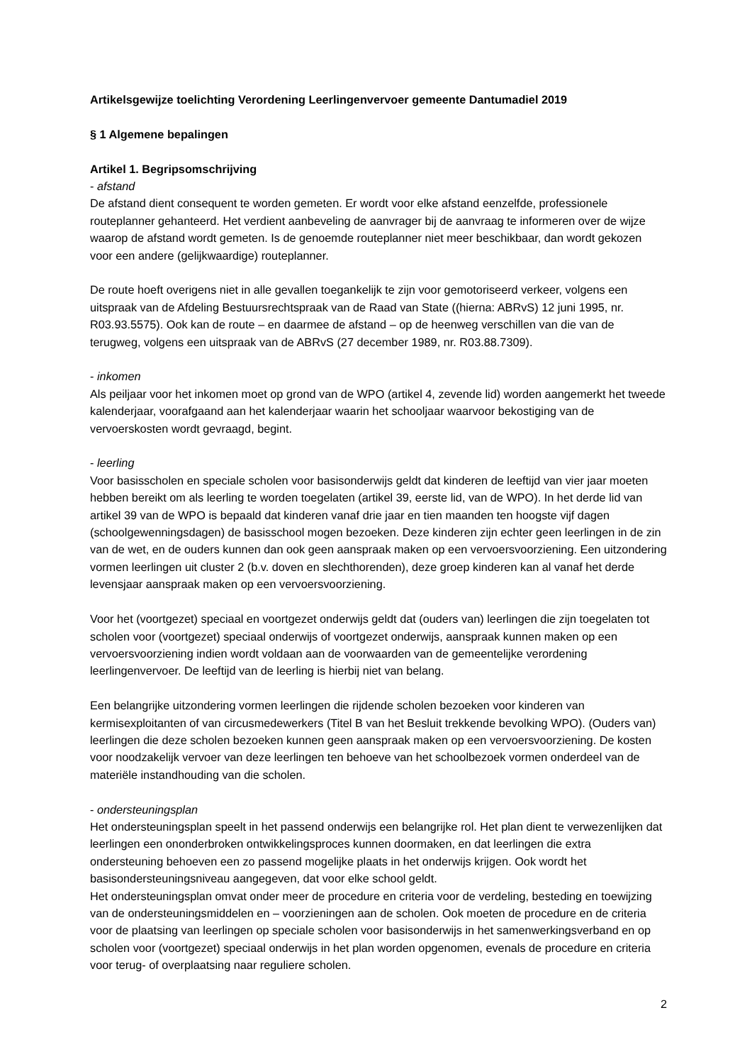Artikelsgewijze toelichting Verordening Leerlingenvervoer gemeente Dantumadiel 2019
§ 1 Algemene bepalingen
Artikel 1. Begripsomschrijving
- afstand
De afstand dient consequent te worden gemeten. Er wordt voor elke afstand eenzelfde, professionele routeplanner gehanteerd. Het verdient aanbeveling de aanvrager bij de aanvraag te informeren over de wijze waarop de afstand wordt gemeten. Is de genoemde routeplanner niet meer beschikbaar, dan wordt gekozen voor een andere (gelijkwaardige) routeplanner.
De route hoeft overigens niet in alle gevallen toegankelijk te zijn voor gemotoriseerd verkeer, volgens een uitspraak van de Afdeling Bestuursrechtspraak van de Raad van State ((hierna: ABRvS) 12 juni 1995, nr. R03.93.5575). Ook kan de route – en daarmee de afstand – op de heenweg verschillen van die van de terugweg, volgens een uitspraak van de ABRvS (27 december 1989, nr. R03.88.7309).
- inkomen
Als peiljaar voor het inkomen moet op grond van de WPO (artikel 4, zevende lid) worden aangemerkt het tweede kalenderjaar, voorafgaand aan het kalenderjaar waarin het schooljaar waarvoor bekostiging van de vervoerskosten wordt gevraagd, begint.
- leerling
Voor basisscholen en speciale scholen voor basisonderwijs geldt dat kinderen de leeftijd van vier jaar moeten hebben bereikt om als leerling te worden toegelaten (artikel 39, eerste lid, van de WPO). In het derde lid van artikel 39 van de WPO is bepaald dat kinderen vanaf drie jaar en tien maanden ten hoogste vijf dagen (schoolgewenningsdagen) de basisschool mogen bezoeken. Deze kinderen zijn echter geen leerlingen in de zin van de wet, en de ouders kunnen dan ook geen aanspraak maken op een vervoersvoorziening. Een uitzondering vormen leerlingen uit cluster 2 (b.v. doven en slechthorenden), deze groep kinderen kan al vanaf het derde levensjaar aanspraak maken op een vervoersvoorziening.
Voor het (voortgezet) speciaal en voortgezet onderwijs geldt dat (ouders van) leerlingen die zijn toegelaten tot scholen voor (voortgezet) speciaal onderwijs of voortgezet onderwijs, aanspraak kunnen maken op een vervoersvoorziening indien wordt voldaan aan de voorwaarden van de gemeentelijke verordening leerlingenvervoer. De leeftijd van de leerling is hierbij niet van belang.
Een belangrijke uitzondering vormen leerlingen die rijdende scholen bezoeken voor kinderen van kermisexploitanten of van circusmedewerkers (Titel B van het Besluit trekkende bevolking WPO). (Ouders van) leerlingen die deze scholen bezoeken kunnen geen aanspraak maken op een vervoersvoorziening. De kosten voor noodzakelijk vervoer van deze leerlingen ten behoeve van het schoolbezoek vormen onderdeel van de materiële instandhouding van die scholen.
- ondersteuningsplan
Het ondersteuningsplan speelt in het passend onderwijs een belangrijke rol. Het plan dient te verwezenlijken dat leerlingen een ononderbroken ontwikkelingsproces kunnen doormaken, en dat leerlingen die extra ondersteuning behoeven een zo passend mogelijke plaats in het onderwijs krijgen. Ook wordt het basisondersteuningsniveau aangegeven, dat voor elke school geldt.
Het ondersteuningsplan omvat onder meer de procedure en criteria voor de verdeling, besteding en toewijzing van de ondersteuningsmiddelen en – voorzieningen aan de scholen. Ook moeten de procedure en de criteria voor de plaatsing van leerlingen op speciale scholen voor basisonderwijs in het samenwerkingsverband en op scholen voor (voortgezet) speciaal onderwijs in het plan worden opgenomen, evenals de procedure en criteria voor terug- of overplaatsing naar reguliere scholen.
2